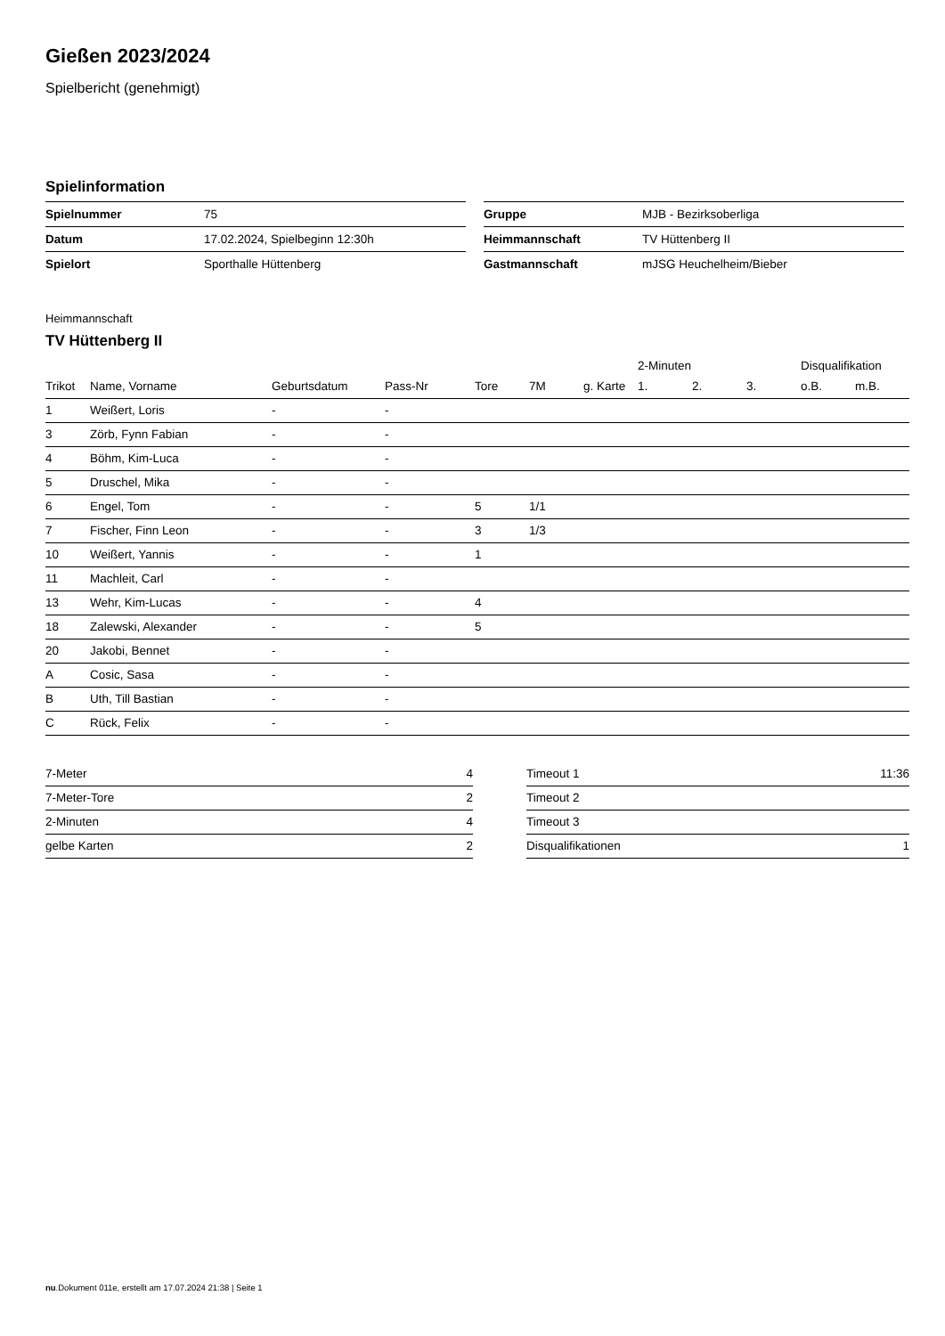Gießen 2023/2024
Spielbericht (genehmigt)
Spielinformation
| Spielnummer | 75 |
| Datum | 17.02.2024, Spielbeginn 12:30h |
| Spielort | Sporthalle Hüttenberg |
| Gruppe | MJB - Bezirksoberliga |
| Heimmannschaft | TV Hüttenberg II |
| Gastmannschaft | mJSG Heuchelheim/Bieber |
Heimmannschaft
TV Hüttenberg II
| | | | | | | | 2-Minuten | | | Disqualifikation | |
| --- | --- | --- | --- | --- | --- | --- | --- | --- | --- | --- | --- |
| Trikot | Name, Vorname | Geburtsdatum | Pass-Nr | Tore | 7M | g. Karte | 1. | 2. | 3. | o.B. | m.B. |
| 1 | Weißert, Loris | - | - | | | | | | | | |
| 3 | Zörb, Fynn Fabian | - | - | | | | | | | | |
| 4 | Böhm, Kim-Luca | - | - | | | | | | | | |
| 5 | Druschel, Mika | - | - | | | | | | | | |
| 6 | Engel, Tom | - | - | 5 | 1/1 | | | | | | |
| 7 | Fischer, Finn Leon | - | - | 3 | 1/3 | | | | | | |
| 10 | Weißert, Yannis | - | - | 1 | | | | | | | |
| 11 | Machleit, Carl | - | - | | | | | | | | |
| 13 | Wehr, Kim-Lucas | - | - | 4 | | | | | | | |
| 18 | Zalewski, Alexander | - | - | 5 | | | | | | | |
| 20 | Jakobi, Bennet | - | - | | | | | | | | |
| A | Cosic, Sasa | - | - | | | | | | | | |
| B | Uth, Till Bastian | - | - | | | | | | | | |
| C | Rück, Felix | - | - | | | | | | | | |
| 7-Meter | 4 |
| 7-Meter-Tore | 2 |
| 2-Minuten | 4 |
| gelbe Karten | 2 |
| Timeout 1 | 11:36 |
| Timeout 2 | |
| Timeout 3 | |
| Disqualifikationen | 1 |
nu.Dokument 011e, erstellt am 17.07.2024 21:38 | Seite 1